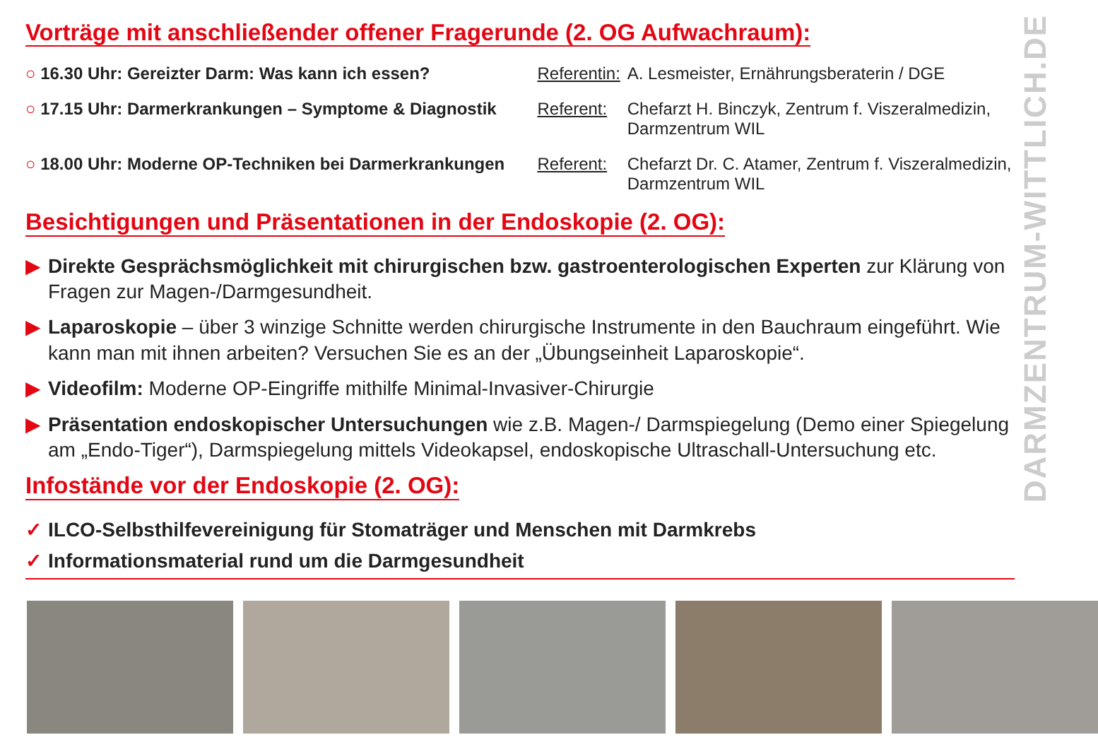DARMZENTRUM-WITTLICH.DE
Vorträge mit anschließender offener Fragerunde (2. OG Aufwachraum):
○ 16.30 Uhr: Gereizter Darm: Was kann ich essen? Referentin:
A. Lesmeister, Ernährungsberaterin / DGE
○ 17.15 Uhr: Darmerkrankungen – Symptome & Diagnostik
Referent: Chefarzt H. Binczyk, Zentrum f. Viszeralmedizin, Darmzentrum WIL
○ 18.00 Uhr: Moderne OP-Techniken bei Darmerkrankungen
Referent: Chefarzt Dr. C. Atamer, Zentrum f. Viszeralmedizin, Darmzentrum WIL
Besichtigungen und Präsentationen in der Endoskopie (2. OG):
▶ Direkte Gesprächsmöglichkeit mit chirurgischen bzw. gastroenterologischen Experten zur Klärung von Fragen zur Magen-/Darmgesundheit.
▶ Laparoskopie – über 3 winzige Schnitte werden chirurgische Instrumente in den Bauchraum eingeführt. Wie kann man mit ihnen arbeiten? Versuchen Sie es an der „Übungseinheit Laparoskopie“.
▶ Videofilm: Moderne OP-Eingriffe mithilfe Minimal-Invasiver-Chirurgie
▶ Präsentation endoskopischer Untersuchungen wie z.B. Magen-/ Darmspiegelung (Demo einer Spiegelung am „Endo-Tiger“), Darmspiegelung mittels Videokapsel, endoskopische Ultraschall-Untersuchung etc.
Infostände vor der Endoskopie (2. OG):
✓ ILCO-Selbsthilfevereinigung für Stomaträger und Menschen mit Darmkrebs
✓ Informationsmaterial rund um die Darmgesundheit